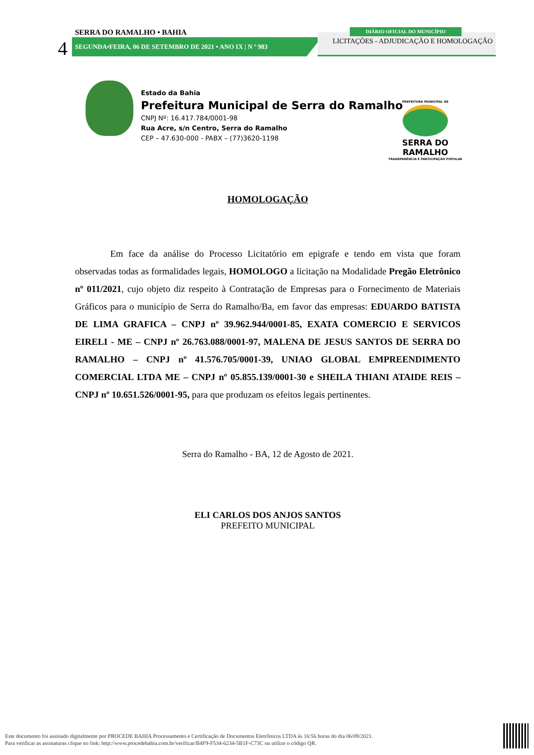SERRA DO RAMALHO • BAHIA
4 SEGUNDA•FEIRA, 06 DE SETEMBRO DE 2021 • ANO IX | N º 983
LICITAÇÕES - ADJUDICAÇÃO E HOMOLOGAÇÃO
DIÁRIO OFICIAL DO MUNICÍPIO
Estado da Bahia
Prefeitura Municipal de Serra do Ramalho
CNPJ Nº: 16.417.784/0001-98
Rua Acre, s/n Centro, Serra do Ramalho
CEP – 47.630-000 - PABX – (77)3620-1198
PREFEITURA MUNICIPAL DE
SERRA DO RAMALHO
TRANSPARÊNCIA E PARTICIPAÇÃO POPULAR
HOMOLOGAÇÃO
Em face da análise do Processo Licitatório em epigrafe e tendo em vista que foram observadas todas as formalidades legais, HOMOLOGO a licitação na Modalidade Pregão Eletrônico nº 011/2021, cujo objeto diz respeito à Contratação de Empresas para o Fornecimento de Materiais Gráficos para o município de Serra do Ramalho/Ba, em favor das empresas: EDUARDO BATISTA DE LIMA GRAFICA – CNPJ nº 39.962.944/0001-85, EXATA COMERCIO E SERVICOS EIRELI - ME – CNPJ nº 26.763.088/0001-97, MALENA DE JESUS SANTOS DE SERRA DO RAMALHO – CNPJ nº 41.576.705/0001-39, UNIAO GLOBAL EMPREENDIMENTO COMERCIAL LTDA ME – CNPJ nº 05.855.139/0001-30 e SHEILA THIANI ATAIDE REIS – CNPJ nº 10.651.526/0001-95, para que produzam os efeitos legais pertinentes.
Serra do Ramalho - BA, 12 de Agosto de 2021.
ELI CARLOS DOS ANJOS SANTOS
PREFEITO MUNICIPAL
Este documento foi assinado digitalmente por PROCEDE BAHIA Processamento e Certificação de Documentos Eletrônicos LTDA às 16:56 horas do dia 06/09/2021.
Para verificar as assinaturas clique no link: http://www.procedebahia.com.br/verificar/B4F9-F534-6234-5B1F-C73C ou utilize o código QR.